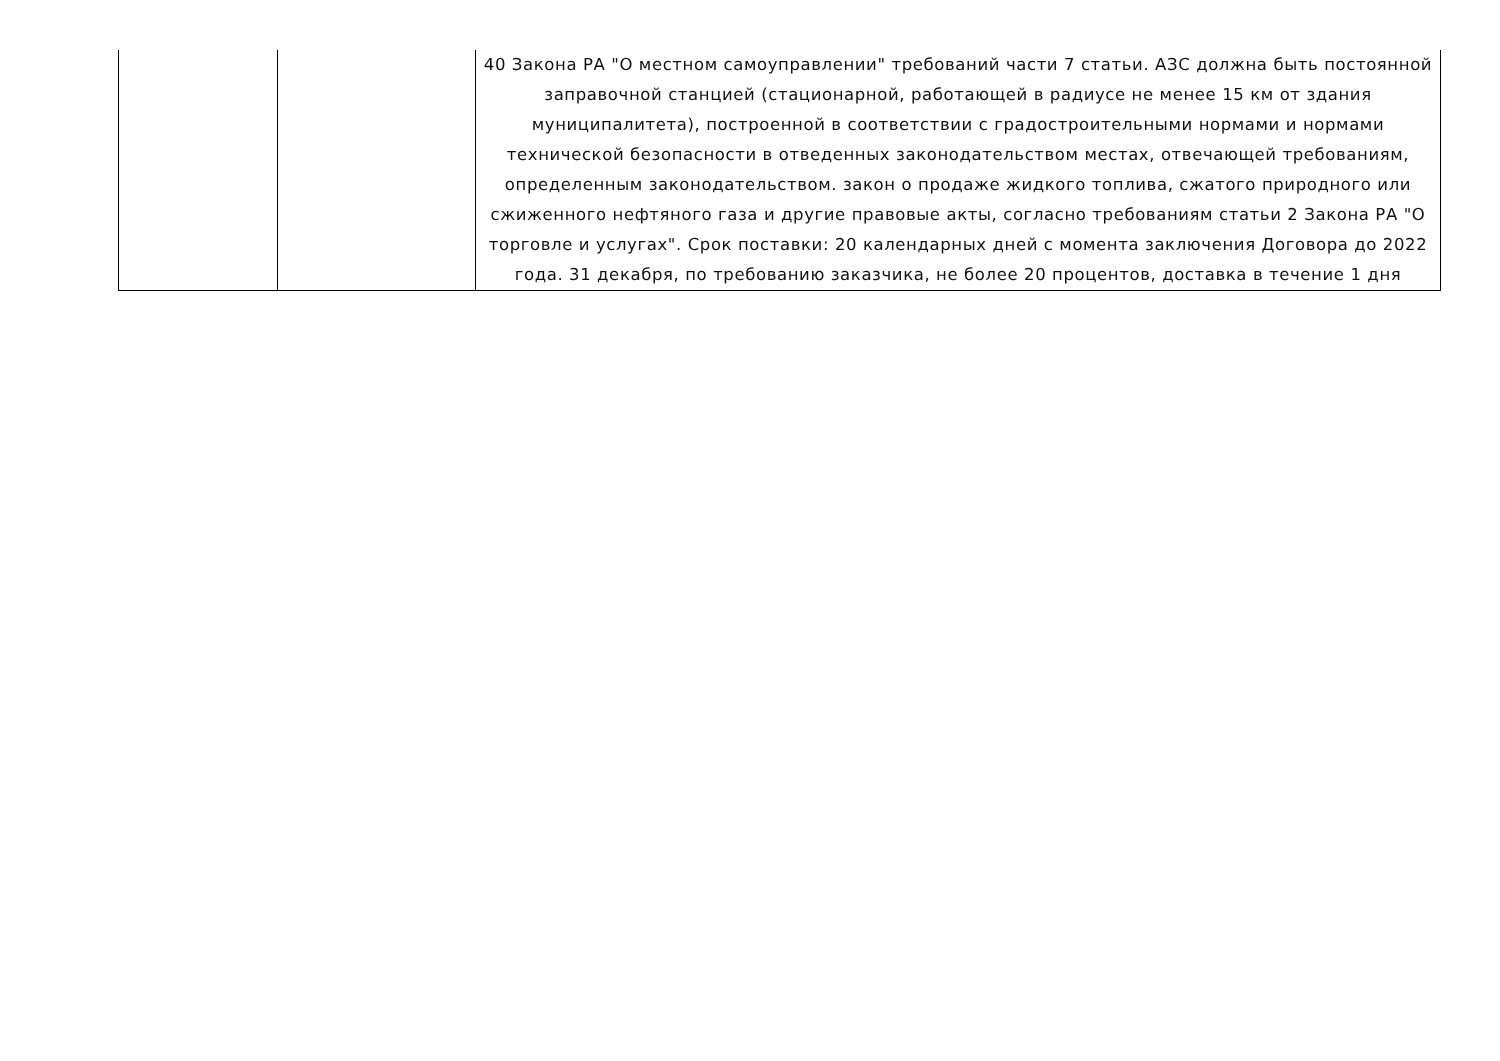| | | 40 Закона РА "О местном самоуправлении" требований части 7 статьи. АЗС должна быть постоянной заправочной станцией (стационарной, работающей в радиусе не менее 15 км от здания муниципалитета), построенной в соответствии с градостроительными нормами и нормами технической безопасности в отведенных законодательством местах, отвечающей требованиям, определенным законодательством. закон о продаже жидкого топлива, сжатого природного или сжиженного нефтяного газа и другие правовые акты, согласно требованиям статьи 2 Закона РА "О торговле и услугах". Срок поставки: 20 календарных дней с момента заключения Договора до 2022 года. 31 декабря, по требованию заказчика, не более 20 процентов, доставка в течение 1 дня |